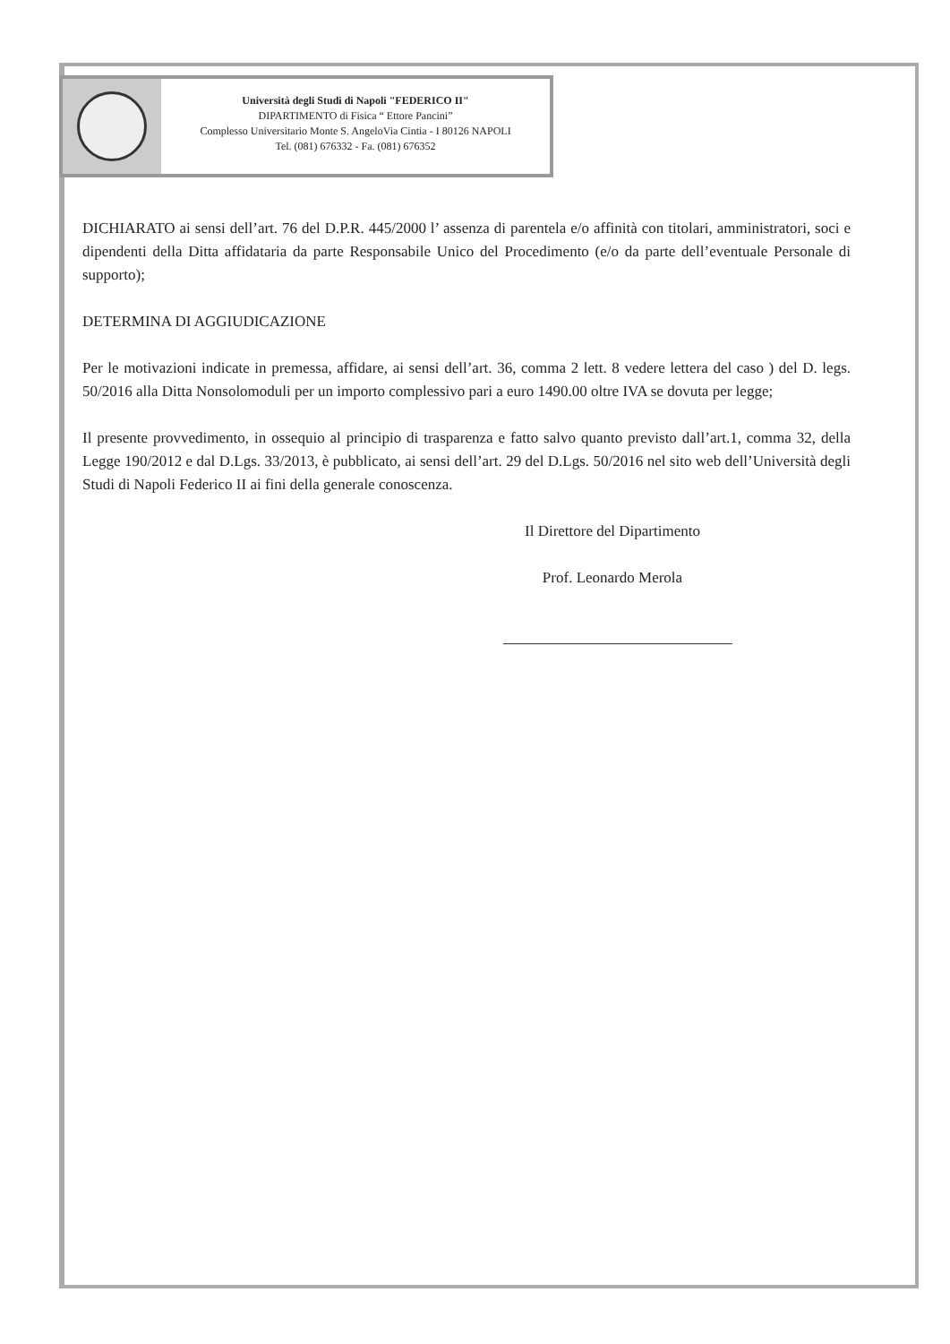Università degli Studi di Napoli "FEDERICO II"
DIPARTIMENTO di Fisica “ Ettore Pancini”
Complesso Universitario Monte S. AngeloVia Cintia - I 80126 NAPOLI
Tel. (081) 676332 - Fa. (081) 676352
DICHIARATO ai sensi dell’art. 76 del D.P.R. 445/2000 l’ assenza di parentela e/o affinità con titolari, amministratori, soci e dipendenti della Ditta affidataria da parte Responsabile Unico del Procedimento (e/o da parte dell’eventuale Personale di supporto);
DETERMINA DI AGGIUDICAZIONE
Per le motivazioni indicate in premessa, affidare, ai sensi dell’art. 36, comma 2 lett. 8 vedere lettera del caso ) del D. legs. 50/2016 alla Ditta Nonsolomoduli per un importo complessivo pari a euro 1490.00 oltre IVA se dovuta per legge;
Il presente provvedimento, in ossequio al principio di trasparenza e fatto salvo quanto previsto dall’art.1, comma 32, della Legge 190/2012 e dal D.Lgs. 33/2013, è pubblicato, ai sensi dell’art. 29 del D.Lgs. 50/2016 nel sito web dell’Università degli Studi di Napoli Federico II ai fini della generale conoscenza.
Il Direttore del Dipartimento
Prof. Leonardo Merola